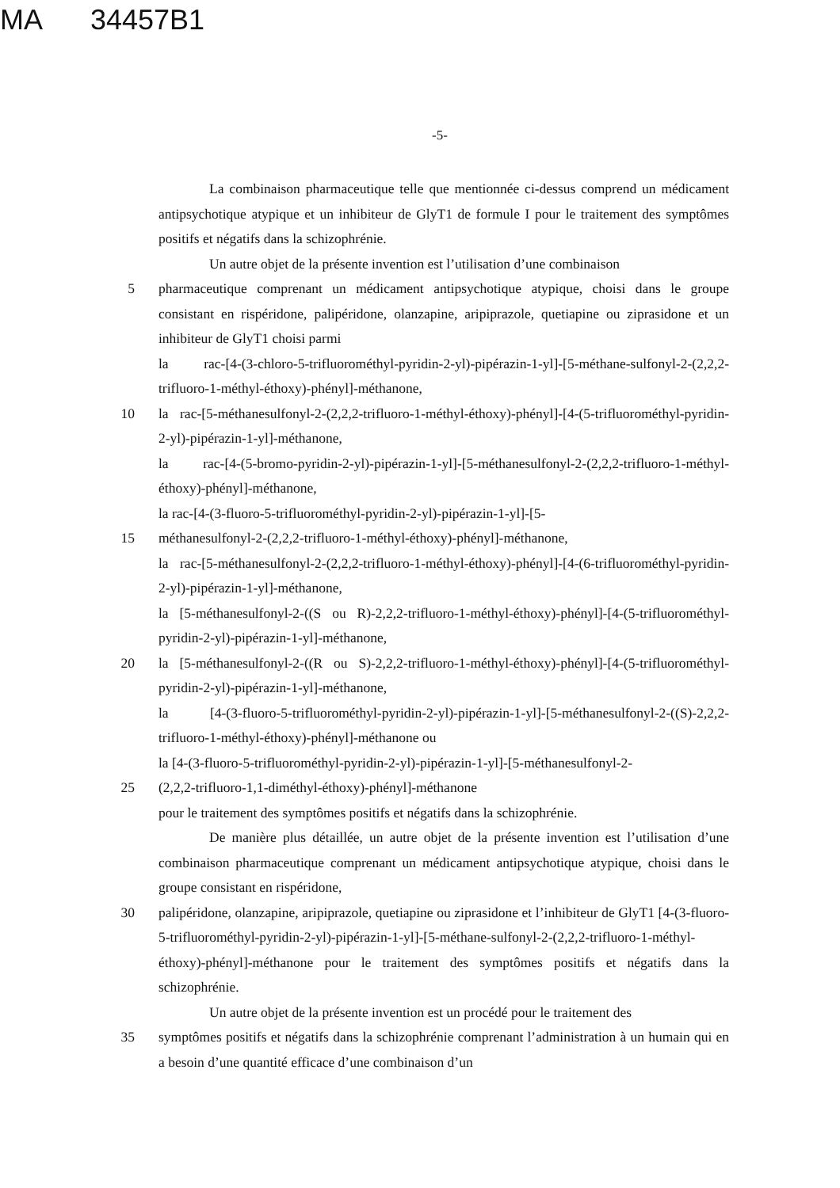MA 34457B1
-5-
La combinaison pharmaceutique telle que mentionnée ci-dessus comprend un médicament antipsychotique atypique et un inhibiteur de GlyT1 de formule I pour le traitement des symptômes positifs et négatifs dans la schizophrénie.
Un autre objet de la présente invention est l’utilisation d’une combinaison
5 pharmaceutique comprenant un médicament antipsychotique atypique, choisi dans le groupe consistant en rispéridone, palipéridone, olanzapine, aripiprazole, quetiapine ou ziprasidone et un inhibiteur de GlyT1 choisi parmi
la rac-[4-(3-chloro-5-trifluorométhyl-pyridin-2-yl)-pipérazin-1-yl]-[5-méthane-sulfonyl-2-(2,2,2-trifluoro-1-méthyl-éthoxy)-phényl]-méthanone,
10 la rac-[5-méthanesulfonyl-2-(2,2,2-trifluoro-1-méthyl-éthoxy)-phényl]-[4-(5-trifluorométhyl-pyridin-2-yl)-pipérazin-1-yl]-méthanone,
la rac-[4-(5-bromo-pyridin-2-yl)-pipérazin-1-yl]-[5-méthanesulfonyl-2-(2,2,2-trifluoro-1-méthyl-éthoxy)-phényl]-méthanone,
la rac-[4-(3-fluoro-5-trifluorométhyl-pyridin-2-yl)-pipérazin-1-yl]-[5-
15 méthanesulfonyl-2-(2,2,2-trifluoro-1-méthyl-éthoxy)-phényl]-méthanone,
la rac-[5-méthanesulfonyl-2-(2,2,2-trifluoro-1-méthyl-éthoxy)-phényl]-[4-(6-trifluorométhyl-pyridin-2-yl)-pipérazin-1-yl]-méthanone,
la [5-méthanesulfonyl-2-((S ou R)-2,2,2-trifluoro-1-méthyl-éthoxy)-phényl]-[4-(5-trifluorométhyl-pyridin-2-yl)-pipérazin-1-yl]-méthanone,
20 la [5-méthanesulfonyl-2-((R ou S)-2,2,2-trifluoro-1-méthyl-éthoxy)-phényl]-[4-(5-trifluorométhyl-pyridin-2-yl)-pipérazin-1-yl]-méthanone,
la [4-(3-fluoro-5-trifluorométhyl-pyridin-2-yl)-pipérazin-1-yl]-[5-méthanesulfonyl-2-((S)-2,2,2-trifluoro-1-méthyl-éthoxy)-phényl]-méthanone ou
la [4-(3-fluoro-5-trifluorométhyl-pyridin-2-yl)-pipérazin-1-yl]-[5-méthanesulfonyl-2-
25 (2,2,2-trifluoro-1,1-diméthyl-éthoxy)-phényl]-méthanone
pour le traitement des symptômes positifs et négatifs dans la schizophrénie.
De manière plus détaillée, un autre objet de la présente invention est l’utilisation d’une combinaison pharmaceutique comprenant un médicament antipsychotique atypique, choisi dans le groupe consistant en rispéridone,
30 palipéridone, olanzapine, aripiprazole, quetiapine ou ziprasidone et l’inhibiteur de GlyT1 [4-(3-fluoro-5-trifluorométhyl-pyridin-2-yl)-pipérazin-1-yl]-[5-méthane-sulfonyl-2-(2,2,2-trifluoro-1-méthyl-éthoxy)-phényl]-méthanone pour le traitement des symptômes positifs et négatifs dans la schizophrénie.
Un autre objet de la présente invention est un procédé pour le traitement des
35 symptômes positifs et négatifs dans la schizophrénie comprenant l’administration à un humain qui en a besoin d’une quantité efficace d’une combinaison d’un